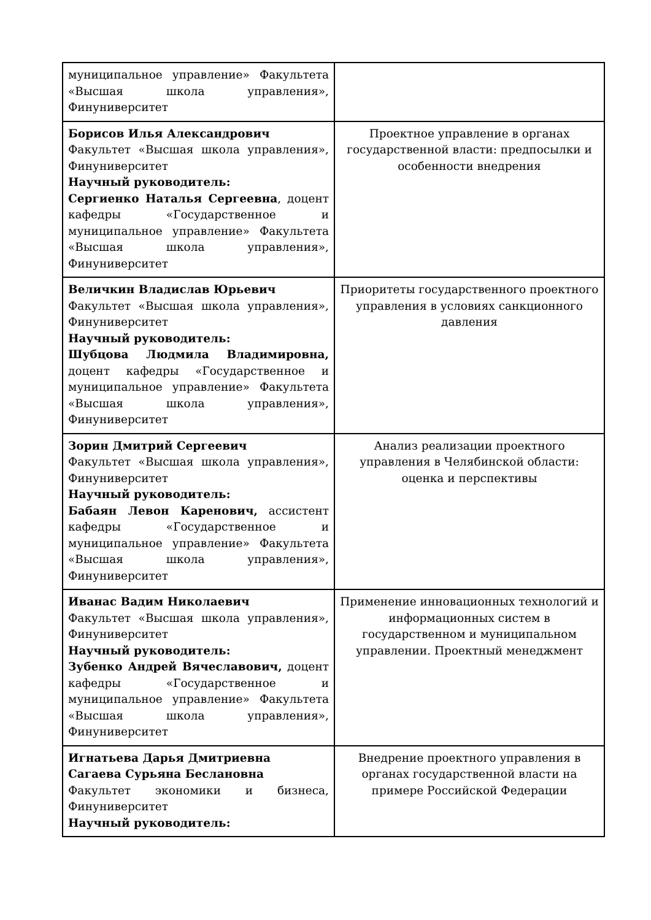| муниципальное управление» Факультета «Высшая школа управления», Финуниверситет | |
| Борисов Илья Александрович Факультет «Высшая школа управления», Финуниверситет Научный руководитель: Сергиенко Наталья Сергеевна , доцент кафедры «Государственное и муниципальное управление» Факультета «Высшая школа управления», Финуниверситет | Проектное управление в органах государственной власти: предпосылки и особенности внедрения |
| Величкин Владислав Юрьевич Факультет «Высшая школа управления», Финуниверситет Научный руководитель: Шубцова Людмила Владимировна, доцент кафедры «Государственное и муниципальное управление» Факультета «Высшая школа управления», Финуниверситет | Приоритеты государственного проектного управления в условиях санкционного давления |
| Зорин Дмитрий Сергеевич Факультет «Высшая школа управления», Финуниверситет Научный руководитель: Бабаян Левон Каренович, ассистент кафедры «Государственное и муниципальное управление» Факультета «Высшая школа управления», Финуниверситет | Анализ реализации проектного управления в Челябинской области: оценка и перспективы |
| Иванас Вадим Николаевич Факультет «Высшая школа управления», Финуниверситет Научный руководитель: Зубенко Андрей Вячеславович, доцент кафедры «Государственное и муниципальное управление» Факультета «Высшая школа управления», Финуниверситет | Применение инновационных технологий и информационных систем в государственном и муниципальном управлении. Проектный менеджмент |
| Игнатьева Дарья Дмитриевна Сагаева Сурьяна Беслановна Факультет экономики и бизнеса, Финуниверситет Научный руководитель: | Внедрение проектного управления в органах государственной власти на примере Российской Федерации |